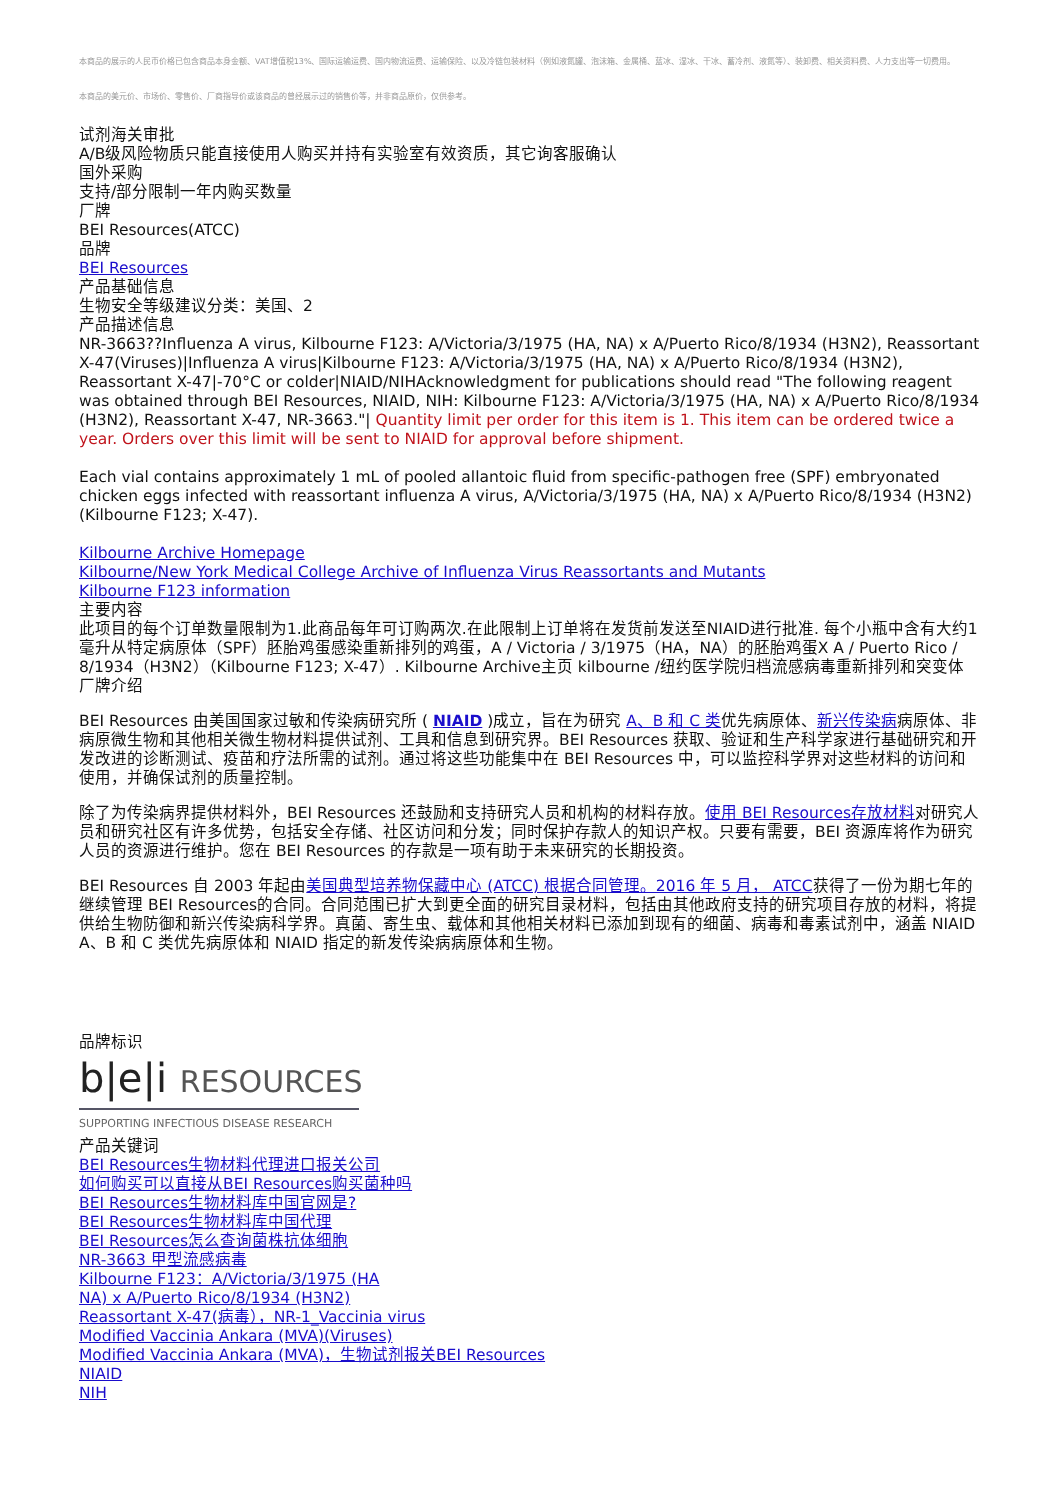本商品的展示的人民币价格已包含商品本身金额、VAT增值税13%、国际运输运费、国内物流运费、运输保险、以及冷链包装材料（例如液氮罐、泡沫箱、金属桶、蓝冰、湿冰、干冰、蓄冷剂、液氮等）、装卸费、相关资料费、人力支出等一切费用。
本商品的美元价、市场价、零售价、厂商指导价或该商品的曾经展示过的销售价等，并非商品原价，仅供参考。
试剂海关审批
A/B级风险物质只能直接使用人购买并持有实验室有效资质，其它询客服确认
国外采购
支持/部分限制一年内购买数量
厂牌
BEI Resources(ATCC)
品牌
BEI Resources
产品基础信息
生物安全等级建议分类：美国、2
产品描述信息
NR-3663??Influenza A virus, Kilbourne F123: A/Victoria/3/1975 (HA, NA) x A/Puerto Rico/8/1934 (H3N2), Reassortant X-47(Viruses)|Influenza A virus|Kilbourne F123: A/Victoria/3/1975 (HA, NA) x A/Puerto Rico/8/1934 (H3N2), Reassortant X-47|-70°C or colder|NIAID/NIHAcknowledgment for publications should read "The following reagent was obtained through BEI Resources, NIAID, NIH: Kilbourne F123: A/Victoria/3/1975 (HA, NA) x A/Puerto Rico/8/1934 (H3N2), Reassortant X-47, NR-3663."| Quantity limit per order for this item is 1. This item can be ordered twice a year. Orders over this limit will be sent to NIAID for approval before shipment.
Each vial contains approximately 1 mL of pooled allantoic fluid from specific-pathogen free (SPF) embryonated chicken eggs infected with reassortant influenza A virus, A/Victoria/3/1975 (HA, NA) x A/Puerto Rico/8/1934 (H3N2) (Kilbourne F123; X-47).
Kilbourne Archive Homepage
Kilbourne/New York Medical College Archive of Influenza Virus Reassortants and Mutants
Kilbourne F123 information
主要内容
此项目的每个订单数量限制为1.此商品每年可订购两次.在此限制上订单将在发货前发送至NIAID进行批准. 每个小瓶中含有大约1毫升从特定病原体（SPF）胚胎鸡蛋感染重新排列的鸡蛋，A / Victoria / 3/1975（HA，NA）的胚胎鸡蛋X A / Puerto Rico / 8/1934（H3N2）（Kilbourne F123; X-47）. Kilbourne Archive主页 kilbourne /纽约医学院归档流感病毒重新排列和突变体
厂牌介绍
BEI Resources 由美国国家过敏和传染病研究所 ( NIAID )成立，旨在为研究 A、B 和 C 类优先病原体、新兴传染病病原体、非病原微生物和其他相关微生物材料提供试剂、工具和信息到研究界。BEI Resources 获取、验证和生产科学家进行基础研究和开发改进的诊断测试、疫苗和疗法所需的试剂。通过将这些功能集中在 BEI Resources 中，可以监控科学界对这些材料的访问和使用，并确保试剂的质量控制。
除了为传染病界提供材料外，BEI Resources 还鼓励和支持研究人员和机构的材料存放。使用 BEI Resources存放材料对研究人员和研究社区有许多优势，包括安全存储、社区访问和分发；同时保护存款人的知识产权。只要有需要，BEI 资源库将作为研究人员的资源进行维护。您在 BEI Resources 的存款是一项有助于未来研究的长期投资。
BEI Resources 自 2003 年起由美国典型培养物保藏中心 (ATCC) 根据合同管理。2016 年 5 月， ATCC获得了一份为期七年的继续管理 BEI Resources的合同。合同范围已扩大到更全面的研究目录材料，包括由其他政府支持的研究项目存放的材料，将提供给生物防御和新兴传染病科学界。真菌、寄生虫、载体和其他相关材料已添加到现有的细菌、病毒和毒素试剂中，涵盖 NIAID A、B 和 C 类优先病原体和 NIAID 指定的新发传染病病原体和生物。
品牌标识
b|e|i RESOURCES
SUPPORTING INFECTIOUS DISEASE RESEARCH
产品关键词
BEI Resources生物材料代理进口报关公司
如何购买可以直接从BEI Resources购买菌种吗
BEI Resources生物材料库中国官网是?
BEI Resources生物材料库中国代理
BEI Resources怎么查询菌株抗体细胞
NR-3663 甲型流感病毒
Kilbourne F123：A/Victoria/3/1975 (HA
NA) x A/Puerto Rico/8/1934 (H3N2)
Reassortant X-47(病毒），NR-1_Vaccinia virus
Modified Vaccinia Ankara (MVA)(Viruses)
Modified Vaccinia Ankara (MVA)，生物试剂报关BEI Resources
NIAID
NIH